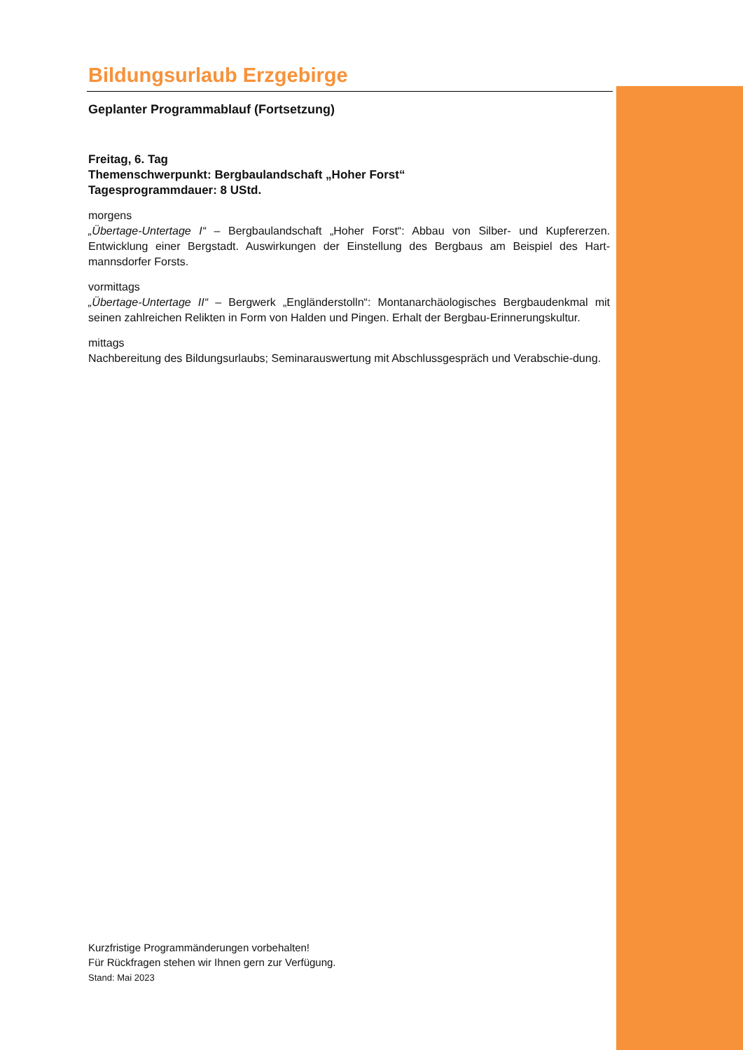Bildungsurlaub Erzgebirge
Geplanter Programmablauf (Fortsetzung)
Freitag, 6. Tag
Themenschwerpunkt: Bergbaulandschaft „Hoher Forst“
Tagesprogrammdauer: 8 UStd.
morgens
„Übertage-Untertage I“ – Bergbaulandschaft „Hoher Forst“: Abbau von Silber- und Kupfererzen. Entwicklung einer Bergstadt. Auswirkungen der Einstellung des Bergbaus am Beispiel des Hart-mannsdorfer Forsts.
vormittags
„Übertage-Untertage II“ – Bergwerk „Engländerstolln“: Montanarchäologisches Bergbaudenkmal mit seinen zahlreichen Relikten in Form von Halden und Pingen. Erhalt der Bergbau-Erinnerungskultur.
mittags
Nachbereitung des Bildungsurlaubs; Seminarauswertung mit Abschlussgespräch und Verabschie-dung.
Kurzfristige Programmänderungen vorbehalten!
Für Rückfragen stehen wir Ihnen gern zur Verfügung.
Stand: Mai 2023